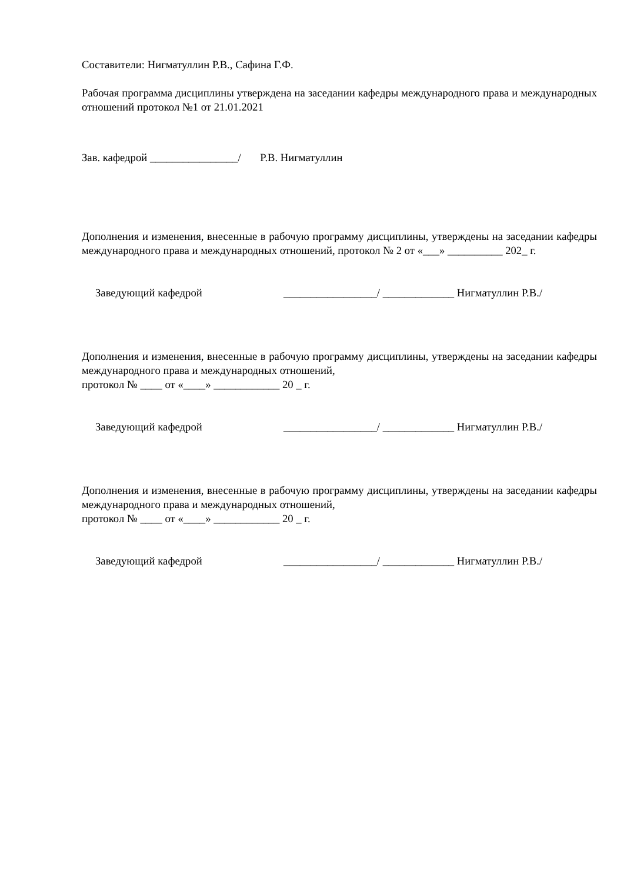Составители: Нигматуллин Р.В., Сафина Г.Ф.
Рабочая программа дисциплины утверждена на заседании кафедры международного права и международных отношений протокол №1 от 21.01.2021
Зав. кафедрой ________________/ Р.В. Нигматуллин
Дополнения и изменения, внесенные в рабочую программу дисциплины, утверждены на заседании кафедры международного права и международных отношений, протокол № 2 от «___» __________ 202_ г.
Заведующий кафедрой _________________/ _____________ Нигматуллин Р.В./
Дополнения и изменения, внесенные в рабочую программу дисциплины, утверждены на заседании кафедры международного права и международных отношений,
протокол № ____ от «____» ____________ 20 _ г.
Заведующий кафедрой _________________/ _____________ Нигматуллин Р.В./
Дополнения и изменения, внесенные в рабочую программу дисциплины, утверждены на заседании кафедры международного права и международных отношений,
протокол № ____ от «____» ____________ 20 _ г.
Заведующий кафедрой _________________/ _____________ Нигматуллин Р.В./